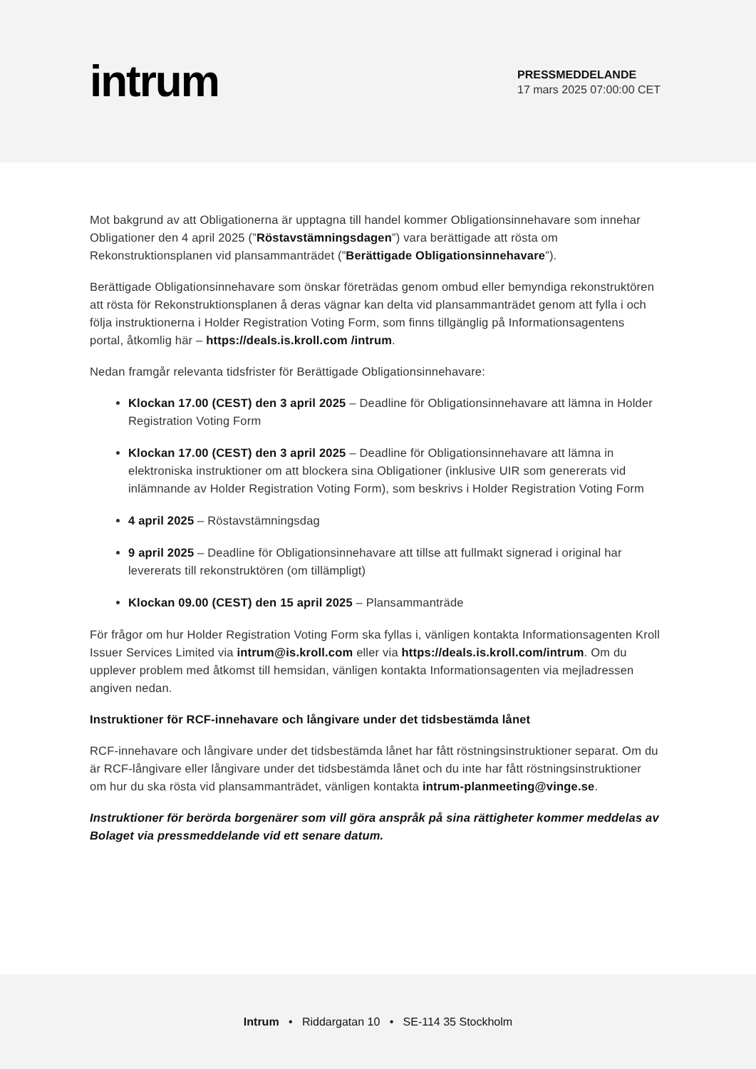intrum
PRESSMEDDELANDE
17 mars 2025 07:00:00 CET
Mot bakgrund av att Obligationerna är upptagna till handel kommer Obligationsinnehavare som innehar Obligationer den 4 april 2025 (”Röstavstämningsdagen”) vara berättigade att rösta om Rekonstruktionsplanen vid plansammanträdet (”Berättigade Obligationsinnehavare”).
Berättigade Obligationsinnehavare som önskar företrädas genom ombud eller bemyndiga rekonstruktören att rösta för Rekonstruktionsplanen å deras vägnar kan delta vid plansammanträdet genom att fylla i och följa instruktionerna i Holder Registration Voting Form, som finns tillgänglig på Informationsagentens portal, åtkomlig här – https://deals.is.kroll.com /intrum.
Nedan framgår relevanta tidsfrister för Berättigade Obligationsinnehavare:
Klockan 17.00 (CEST) den 3 april 2025 – Deadline för Obligationsinnehavare att lämna in Holder Registration Voting Form
Klockan 17.00 (CEST) den 3 april 2025 – Deadline för Obligationsinnehavare att lämna in elektroniska instruktioner om att blockera sina Obligationer (inklusive UIR som genererats vid inlämnande av Holder Registration Voting Form), som beskrivs i Holder Registration Voting Form
4 april 2025 – Röstavstämningsdag
9 april 2025 – Deadline för Obligationsinnehavare att tillse att fullmakt signerad i original har levererats till rekonstruktören (om tillämpligt)
Klockan 09.00 (CEST) den 15 april 2025 – Plansammanträde
För frågor om hur Holder Registration Voting Form ska fyllas i, vänligen kontakta Informationsagenten Kroll Issuer Services Limited via intrum@is.kroll.com eller via https://deals.is.kroll.com/intrum. Om du upplever problem med åtkomst till hemsidan, vänligen kontakta Informationsagenten via mejladressen angiven nedan.
Instruktioner för RCF-innehavare och långivare under det tidsbestämda lånet
RCF-innehavare och långivare under det tidsbestämda lånet har fått röstningsinstruktioner separat. Om du är RCF-långivare eller långivare under det tidsbestämda lånet och du inte har fått röstningsinstruktioner om hur du ska rösta vid plansammanträdet, vänligen kontakta intrum-planmeeting@vinge.se.
Instruktioner för berörda borgenärer som vill göra anspråk på sina rättigheter kommer meddelas av Bolaget via pressmeddelande vid ett senare datum.
Intrum • Riddargatan 10 • SE-114 35 Stockholm